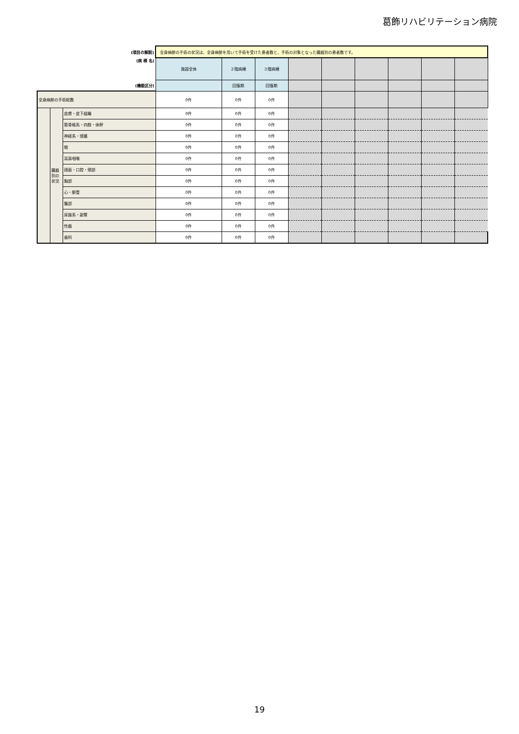葛飾リハビリテーション病院
| (項目の解説) | | | 全身麻酔の手術の状況は、全身麻酔を用いて手術を受けた患者数と、手術の対象となった臓器別の患者数です。 | | | | | | | | |
| (病 棟 名) | | | 施設全体 | ２階病棟 | ３階病棟 | | | | | | |
| (機能区分) | | | | 回復期 | 回復期 | | | | | | |
| 全身麻酔の手術総数 | | | 0件 | 0件 | 0件 | | | | | | |
| | 臓器 別の 状況 | 皮膚・皮下組織 | 0件 | 0件 | 0件 | | | | | | |
| | | 筋骨格系・四肢・体幹 | 0件 | 0件 | 0件 | | | | | | |
| | | 神経系・頭蓋 | 0件 | 0件 | 0件 | | | | | | |
| | | 眼 | 0件 | 0件 | 0件 | | | | | | |
| | | 耳鼻咽喉 | 0件 | 0件 | 0件 | | | | | | |
| | | 顔面・口腔・頸部 | 0件 | 0件 | 0件 | | | | | | |
| | | 胸部 | 0件 | 0件 | 0件 | | | | | | |
| | | 心・脈管 | 0件 | 0件 | 0件 | | | | | | |
| | | 腹部 | 0件 | 0件 | 0件 | | | | | | |
| | | 尿路系・副腎 | 0件 | 0件 | 0件 | | | | | | |
| | | 性器 | 0件 | 0件 | 0件 | | | | | | |
| | | 歯科 | 0件 | 0件 | 0件 | | | | | | |
19